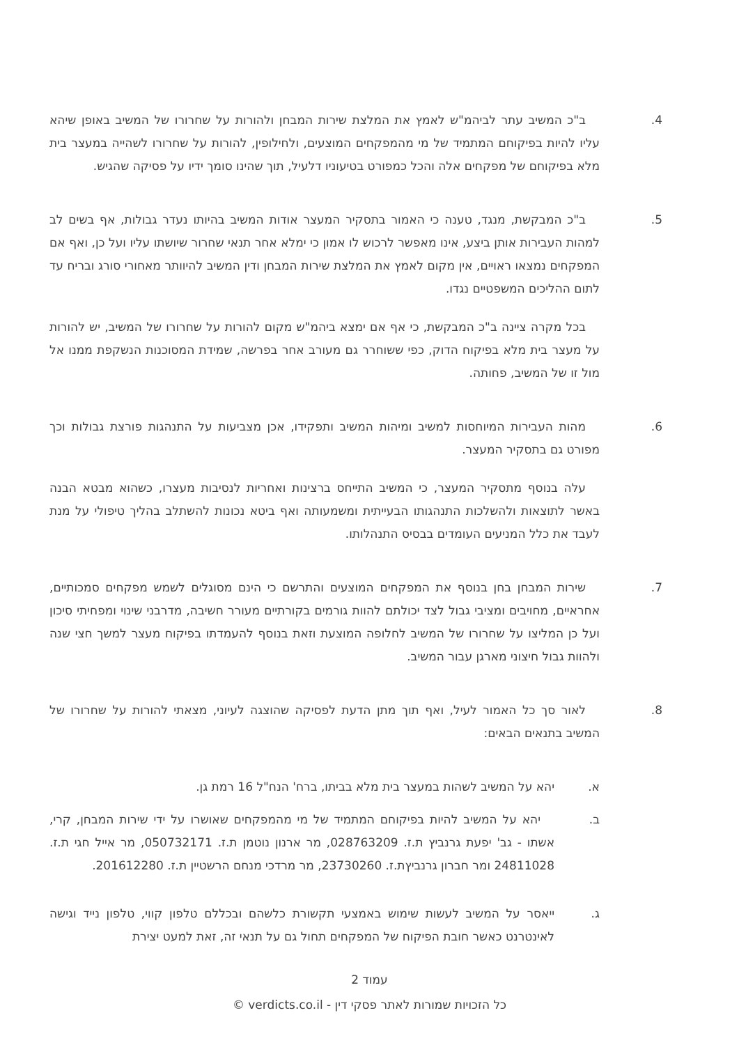4. ב"כ המשיב עתר לביהמ"ש לאמץ את המלצת שירות המבחן ולהורות על שחרורו של המשיב באופן שיהא עליו להיות בפיקוחם המתמיד של מי מהמפקחים המוצעים, ולחילופין, להורות על שחרורו לשהייה במעצר בית מלא בפיקוחם של מפקחים אלה והכל כמפורט בטיעוניו דלעיל, תוך שהינו סומך ידיו על פסיקה שהגיש.
5. ב"כ המבקשת, מנגד, טענה כי האמור בתסקיר המעצר אודות המשיב בהיותו נעדר גבולות, אף בשים לב למהות העבירות אותן ביצע, אינו מאפשר לרכוש לו אמון כי ימלא אחר תנאי שחרור שיושתו עליו ועל כן, ואף אם המפקחים נמצאו ראויים, אין מקום לאמץ את המלצת שירות המבחן ודין המשיב להיוותר מאחורי סורג ובריח עד לתום ההליכים המשפטיים נגדו.
בכל מקרה ציינה ב"כ המבקשת, כי אף אם ימצא ביהמ"ש מקום להורות על שחרורו של המשיב, יש להורות על מעצר בית מלא בפיקוח הדוק, כפי ששוחרר גם מעורב אחר בפרשה, שמידת המסוכנות הנשקפת ממנו אל מול זו של המשיב, פחותה.
6. מהות העבירות המיוחסות למשיב ומיהות המשיב ותפקידו, אכן מצביעות על התנהגות פורצת גבולות וכך מפורט גם בתסקיר המעצר.
עלה בנוסף מתסקיר המעצר, כי המשיב התייחס ברצינות ואחריות לנסיבות מעצרו, כשהוא מבטא הבנה באשר לתוצאות ולהשלכות התנהגותו הבעייתית ומשמעותה ואף ביטא נכונות להשתלב בהליך טיפולי על מנת לעבד את כלל המניעים העומדים בבסיס התנהלותו.
7. שירות המבחן בחן בנוסף את המפקחים המוצעים והתרשם כי הינם מסוגלים לשמש מפקחים סמכותיים, אחראיים, מחויבים ומציבי גבול לצד יכולתם להוות גורמים בקורתיים מעורר חשיבה, מדרבני שינוי ומפחיתי סיכון ועל כן המליצו על שחרורו של המשיב לחלופה המוצעת וזאת בנוסף להעמדתו בפיקוח מעצר למשך חצי שנה ולהוות גבול חיצוני מארגן עבור המשיב.
8. לאור סך כל האמור לעיל, ואף תוך מתן הדעת לפסיקה שהוצגה לעיוני, מצאתי להורות על שחרורו של המשיב בתנאים הבאים:
א. יהא על המשיב לשהות במעצר בית מלא בביתו, ברח' הנח"ל 16 רמת גן.
ב. יהא על המשיב להיות בפיקוחם המתמיד של מי מהמפקחים שאושרו על ידי שירות המבחן, קרי, אשתו - גב' יפעת גרנביץ ת.ז. 028763209, מר ארנון נוטמן ת.ז. 050732171, מר אייל חגי ת.ז. 24811028 ומר חברון גרנביץת.ז. 23730260, מר מרדכי מנחם הרשטיין ת.ז. 201612280.
ג. ייאסר על המשיב לעשות שימוש באמצעי תקשורת כלשהם ובכללם טלפון קווי, טלפון נייד וגישה לאינטרנט כאשר חובת הפיקוח של המפקחים תחול גם על תנאי זה, זאת למעט יצירת
עמוד 2
כל הזכויות שמורות לאתר פסקי דין - verdicts.co.il ©